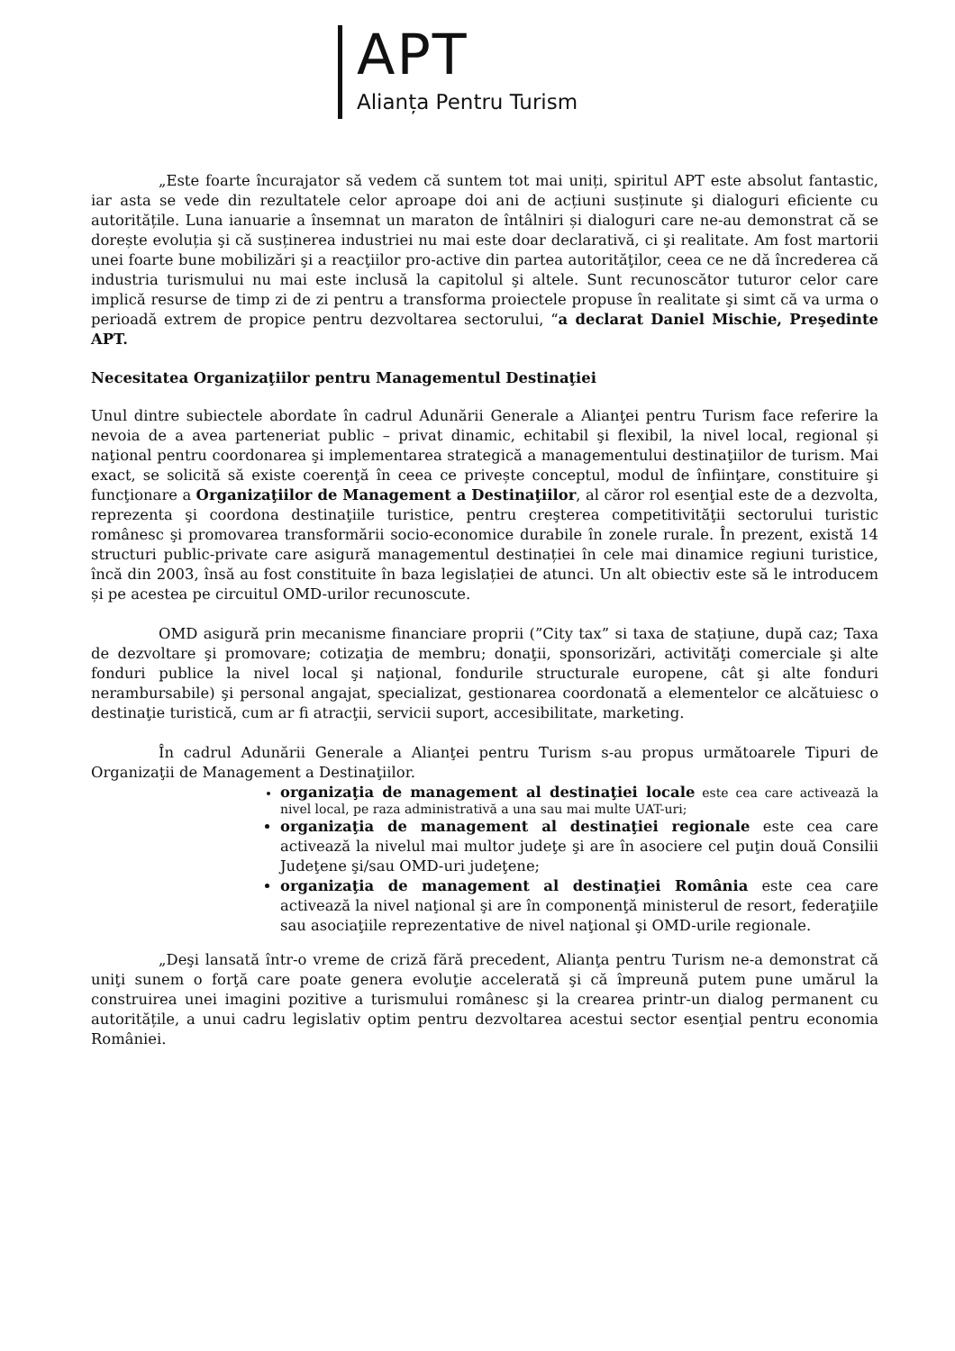APT
Alianța Pentru Turism
„Este foarte încurajator să vedem că suntem tot mai uniți, spiritul APT este absolut fantastic, iar asta se vede din rezultatele celor aproape doi ani de acțiuni susținute şi dialoguri eficiente cu autoritățile. Luna ianuarie a însemnat un maraton de întâlniri și dialoguri care ne-au demonstrat că se dorește evoluția şi că susținerea industriei nu mai este doar declarativă, ci şi realitate. Am fost martorii unei foarte bune mobilizări şi a reacţiilor pro-active din partea autorităţilor, ceea ce ne dă încrederea că industria turismului nu mai este inclusă la capitolul şi altele. Sunt recunoscător tuturor celor care implică resurse de timp zi de zi pentru a transforma proiectele propuse în realitate şi simt că va urma o perioadă extrem de propice pentru dezvoltarea sectorului, “a declarat Daniel Mischie, Preşedinte APT.
Necesitatea Organizaţiilor pentru Managementul Destinaţiei
Unul dintre subiectele abordate în cadrul Adunării Generale a Alianţei pentru Turism face referire la nevoia de a avea parteneriat public – privat dinamic, echitabil şi flexibil, la nivel local, regional și naţional pentru coordonarea şi implementarea strategică a managementului destinaţiilor de turism. Mai exact, se solicită să existe coerenţă în ceea ce privește conceptul, modul de înfiinţare, constituire şi funcţionare a Organizaţiilor de Management a Destinaţiilor, al căror rol esenţial este de a dezvolta, reprezenta şi coordona destinaţiile turistice, pentru creşterea competitivităţii sectorului turistic românesc şi promovarea transformării socio-economice durabile în zonele rurale. În prezent, există 14 structuri public-private care asigură managementul destinației în cele mai dinamice regiuni turistice, încă din 2003, însă au fost constituite în baza legislației de atunci. Un alt obiectiv este să le introducem și pe acestea pe circuitul OMD-urilor recunoscute.
OMD asigură prin mecanisme financiare proprii (”City tax” si taxa de stațiune, după caz; Taxa de dezvoltare şi promovare; cotizaţia de membru; donaţii, sponsorizări, activităţi comerciale şi alte fonduri publice la nivel local şi naţional, fondurile structurale europene, cât şi alte fonduri nerambursabile) şi personal angajat, specializat, gestionarea coordonată a elementelor ce alcătuiesc o destinaţie turistică, cum ar fi atracţii, servicii suport, accesibilitate, marketing.
În cadrul Adunării Generale a Alianţei pentru Turism s-au propus următoarele Tipuri de Organizaţii de Management a Destinaţiilor.
organizaţia de management al destinaţiei locale este cea care activează la nivel local, pe raza administrativă a una sau mai multe UAT-uri;
organizaţia de management al destinaţiei regionale este cea care activează la nivelul mai multor judeţe şi are în asociere cel puţin două Consilii Judeţene şi/sau OMD-uri judeţene;
organizaţia de management al destinaţiei România este cea care activează la nivel naţional şi are în componenţă ministerul de resort, federaţiile sau asociaţiile reprezentative de nivel naţional şi OMD-urile regionale.
„Deşi lansată într-o vreme de criză fără precedent, Alianţa pentru Turism ne-a demonstrat că uniţi sunem o forţă care poate genera evoluţie accelerată şi că împreună putem pune umărul la construirea unei imagini pozitive a turismului românesc şi la crearea printr-un dialog permanent cu autoritățile, a unui cadru legislativ optim pentru dezvoltarea acestui sector esenţial pentru economia României.